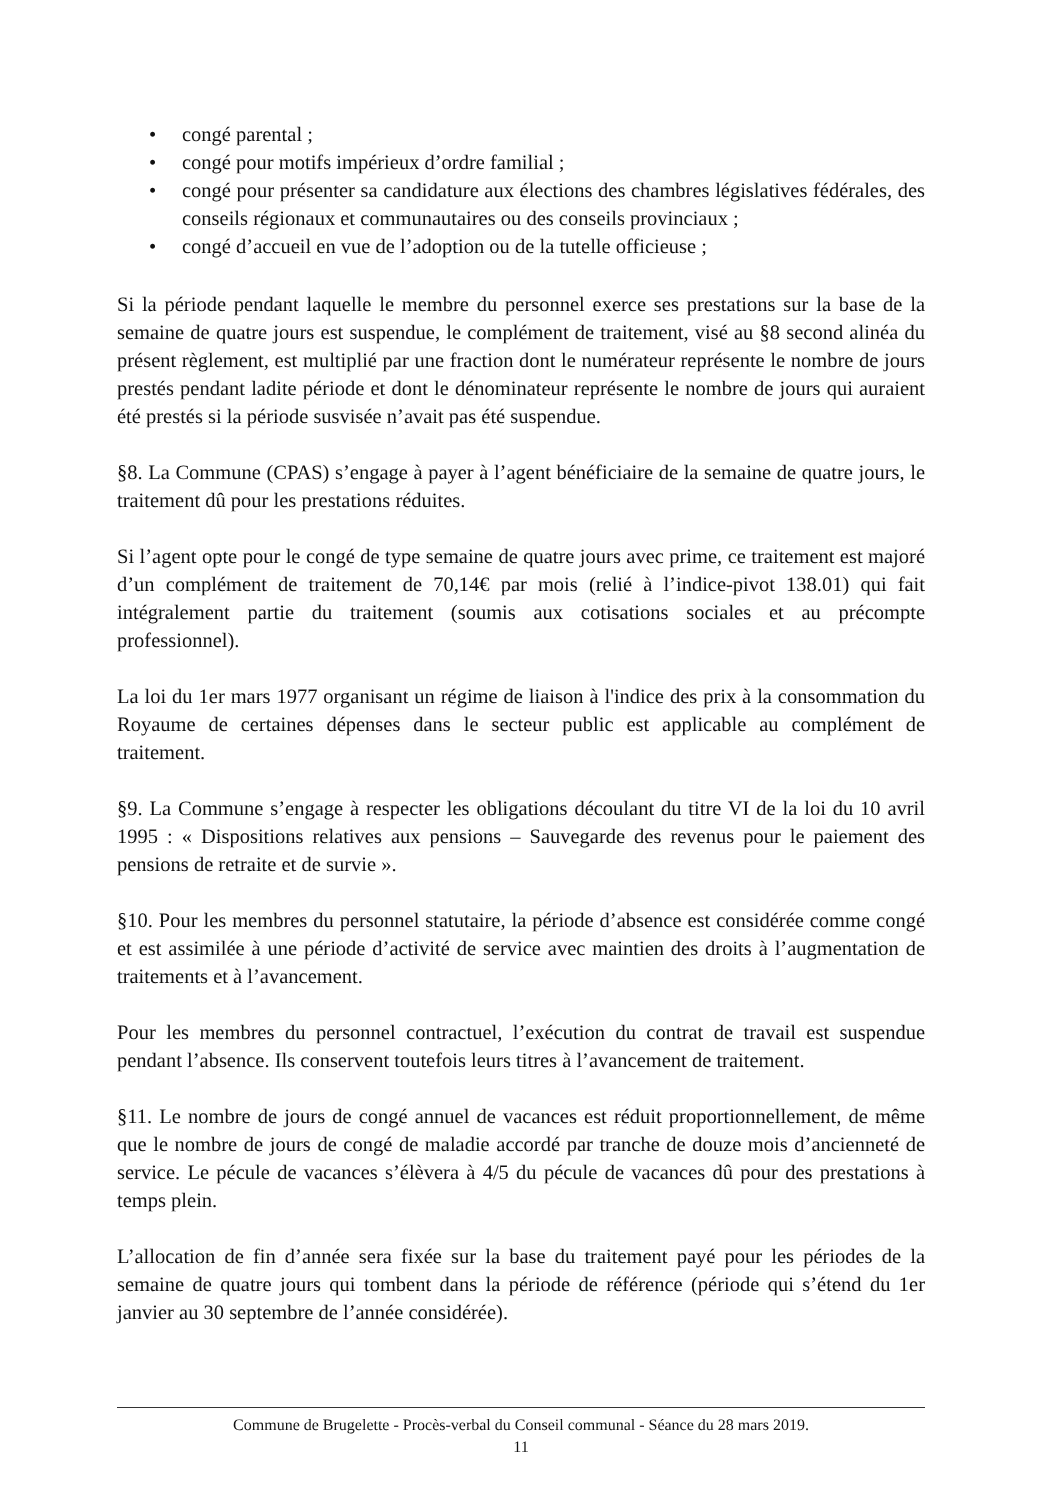• congé parental ;
• congé pour motifs impérieux d’ordre familial ;
• congé pour présenter sa candidature aux élections des chambres législatives fédérales, des conseils régionaux et communautaires ou des conseils provinciaux ;
• congé d’accueil en vue de l’adoption ou de la tutelle officieuse ;
Si la période pendant laquelle le membre du personnel exerce ses prestations sur la base de la semaine de quatre jours est suspendue, le complément de traitement, visé au §8 second alinéa du présent règlement, est multiplié par une fraction dont le numérateur représente le nombre de jours prestés pendant ladite période et dont le dénominateur représente le nombre de jours qui auraient été prestés si la période susvisée n’avait pas été suspendue.
§8. La Commune (CPAS) s’engage à payer à l’agent bénéficiaire de la semaine de quatre jours, le traitement dû pour les prestations réduites.
Si l’agent opte pour le congé de type semaine de quatre jours avec prime, ce traitement est majoré d’un complément de traitement de 70,14€ par mois (relié à l’indice-pivot 138.01) qui fait intégralement partie du traitement (soumis aux cotisations sociales et au précompte professionnel).
La loi du 1er mars 1977 organisant un régime de liaison à l'indice des prix à la consommation du Royaume de certaines dépenses dans le secteur public est applicable au complément de traitement.
§9. La Commune s’engage à respecter les obligations découlant du titre VI de la loi du 10 avril 1995 : « Dispositions relatives aux pensions – Sauvegarde des revenus pour le paiement des pensions de retraite et de survie ».
§10. Pour les membres du personnel statutaire, la période d’absence est considérée comme congé et est assimilée à une période d’activité de service avec maintien des droits à l’augmentation de traitements et à l’avancement.
Pour les membres du personnel contractuel, l’exécution du contrat de travail est suspendue pendant l’absence. Ils conservent toutefois leurs titres à l’avancement de traitement.
§11. Le nombre de jours de congé annuel de vacances est réduit proportionnellement, de même que le nombre de jours de congé de maladie accordé par tranche de douze mois d’ancienneté de service. Le pécule de vacances s’élèvera à 4/5 du pécule de vacances dû pour des prestations à temps plein.
L’allocation de fin d’année sera fixée sur la base du traitement payé pour les périodes de la semaine de quatre jours qui tombent dans la période de référence (période qui s’étend du 1er janvier au 30 septembre de l’année considérée).
Commune de Brugelette - Procès-verbal du Conseil communal - Séance du 28 mars 2019.
11